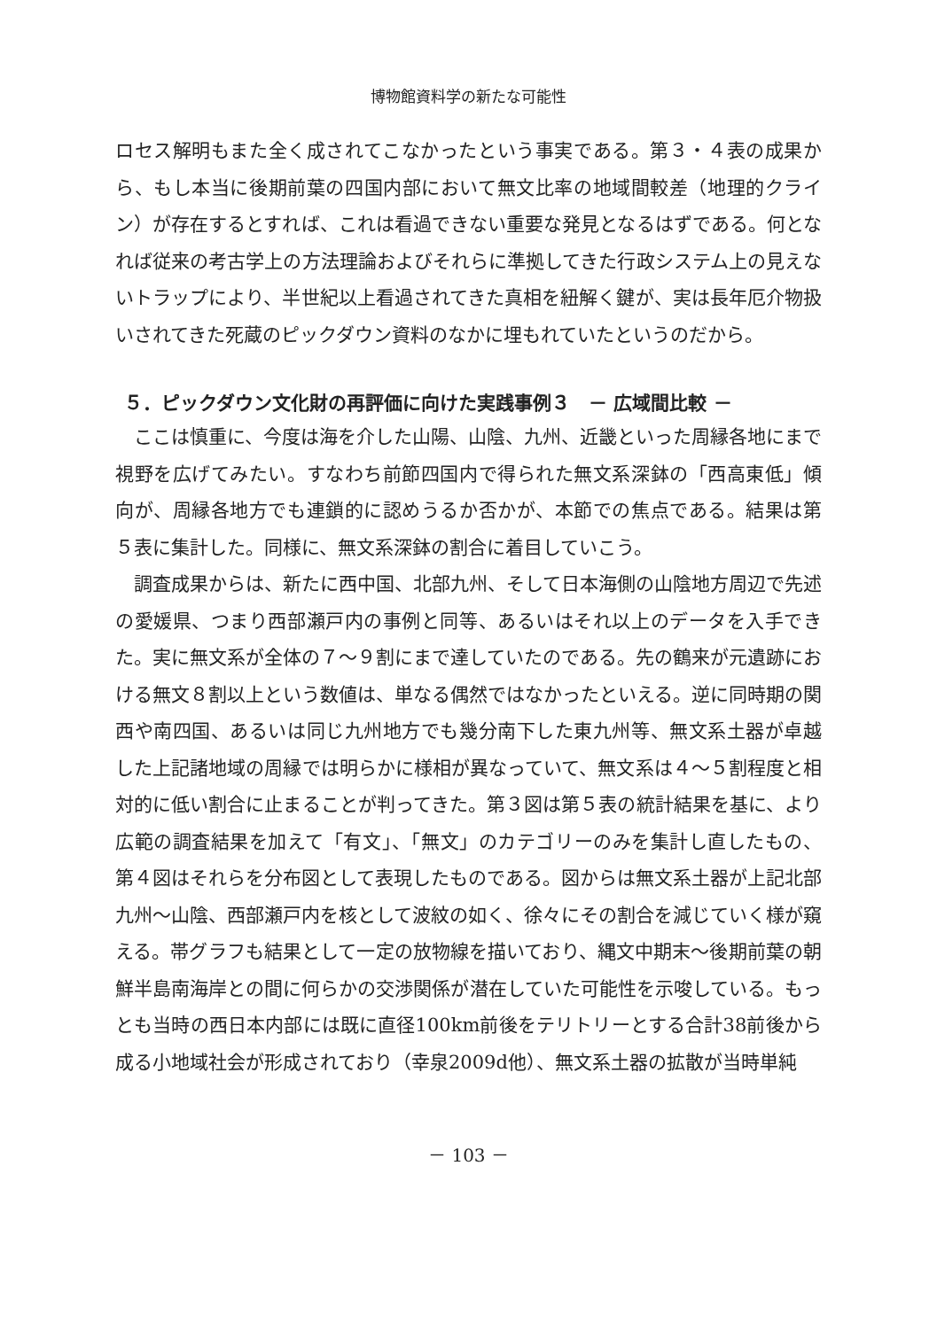博物館資料学の新たな可能性
ロセス解明もまた全く成されてこなかったという事実である。第３・４表の成果から、もし本当に後期前葉の四国内部において無文比率の地域間較差（地理的クライン）が存在するとすれば、これは看過できない重要な発見となるはずである。何となれば従来の考古学上の方法理論およびそれらに準拠してきた行政システム上の見えないトラップにより、半世紀以上看過されてきた真相を紐解く鍵が、実は長年厄介物扱いされてきた死蔵のピックダウン資料のなかに埋もれていたというのだから。
５．ピックダウン文化財の再評価に向けた実践事例３　－ 広域間比較 －
　ここは慎重に、今度は海を介した山陽、山陰、九州、近畿といった周縁各地にまで視野を広げてみたい。すなわち前節四国内で得られた無文系深鉢の「西高東低」傾向が、周縁各地方でも連鎖的に認めうるか否かが、本節での焦点である。結果は第５表に集計した。同様に、無文系深鉢の割合に着目していこう。
　調査成果からは、新たに西中国、北部九州、そして日本海側の山陰地方周辺で先述の愛媛県、つまり西部瀬戸内の事例と同等、あるいはそれ以上のデータを入手できた。実に無文系が全体の７～９割にまで達していたのである。先の鶴来が元遺跡における無文８割以上という数値は、単なる偶然ではなかったといえる。逆に同時期の関西や南四国、あるいは同じ九州地方でも幾分南下した東九州等、無文系土器が卓越した上記諸地域の周縁では明らかに様相が異なっていて、無文系は４～５割程度と相対的に低い割合に止まることが判ってきた。第３図は第５表の統計結果を基に、より広範の調査結果を加えて「有文」、「無文」のカテゴリーのみを集計し直したもの、第４図はそれらを分布図として表現したものである。図からは無文系土器が上記北部九州～山陰、西部瀬戸内を核として波紋の如く、徐々にその割合を減じていく様が窺える。帯グラフも結果として一定の放物線を描いており、縄文中期末～後期前葉の朝鮮半島南海岸との間に何らかの交渉関係が潜在していた可能性を示唆している。もっとも当時の西日本内部には既に直径100km前後をテリトリーとする合計38前後から成る小地域社会が形成されており（幸泉2009d他）、無文系土器の拡散が当時単純
－ 103 －